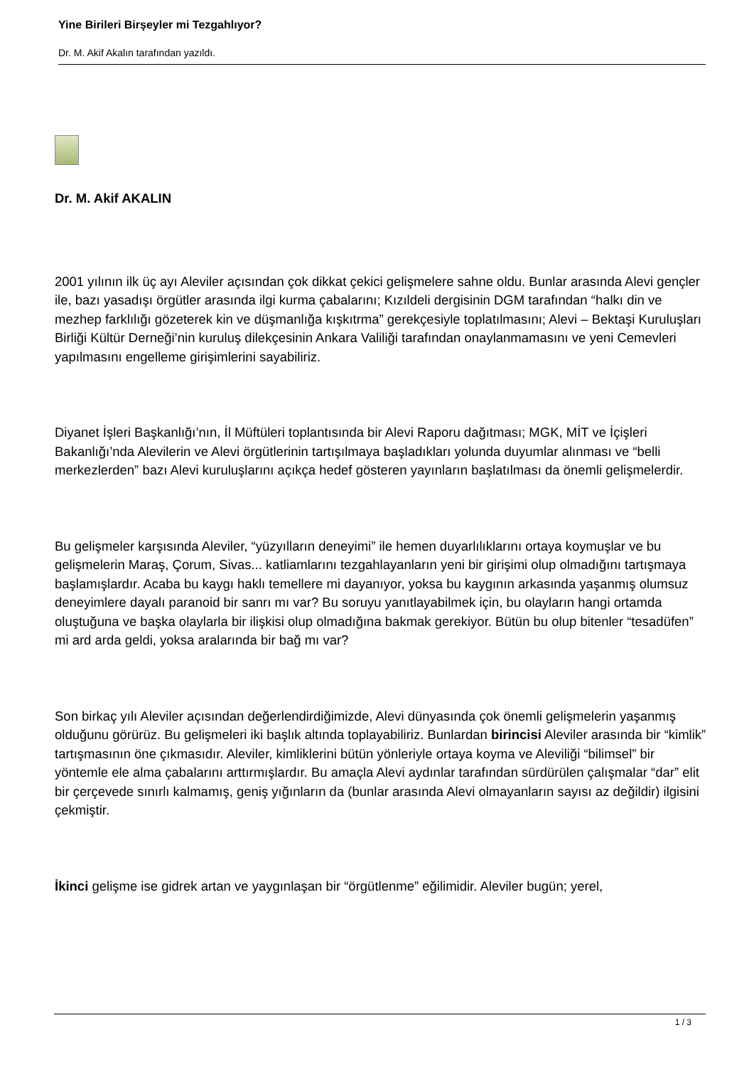Yine Birileri Birşeyler mi Tezgahlıyor?
Dr. M. Akif Akalın tarafından yazıldı.
Dr. M. Akif AKALIN
2001 yılının ilk üç ayı Aleviler açısından çok dikkat çekici gelişmelere sahne oldu. Bunlar arasında Alevi gençler ile, bazı yasadışı örgütler arasında ilgi kurma çabalarını; Kızıldeli dergisinin DGM tarafından “halkı din ve mezhep farklılığı gözeterek kin ve düşmanlığa kışkıtrma” gerekçesiyle toplatılmasını; Alevi – Bektaşi Kuruluşları Birliği Kültür Derneği’nin kuruluş dilekçesinin Ankara Valiliği tarafından onaylanmamasını ve yeni Cemevleri yapılmasını engelleme girişimlerini sayabiliriz.
Diyanet İşleri Başkanlığı’nın, İl Müftüleri toplantısında bir Alevi Raporu dağıtması; MGK, MİT ve İçişleri Bakanlığı’nda Alevilerin ve Alevi örgütlerinin tartışılmaya başladıkları yolunda duyumlar alınması ve “belli merkezlerden” bazı Alevi kuruluşlarını açıkça hedef gösteren yayınların başlatılması da önemli gelişmelerdir.
Bu gelişmeler karşısında Aleviler, “yüzyılların deneyimi” ile hemen duyarlılıklarını ortaya koymuşlar ve bu gelişmelerin Maraş, Çorum, Sivas... katliamlarını tezgahlayanların yeni bir girişimi olup olmadığını tartışmaya başlamışlardır. Acaba bu kaygı haklı temellere mi dayanıyor, yoksa bu kaygının arkasında yaşanmış olumsuz deneyimlere dayalı paranoid bir sanrı mı var? Bu soruyu yanıtlayabilmek için, bu olayların hangi ortamda oluştuğuna ve başka olaylarla bir ilişkisi olup olmadığına bakmak gerekiyor. Bütün bu olup bitenler “tesadüfen” mi ard arda geldi, yoksa aralarında bir bağ mı var?
Son birkaç yılı Aleviler açısından değerlendirdiğimizde, Alevi dünyasında çok önemli gelişmelerin yaşanmış olduğunu görürüz. Bu gelişmeleri iki başlık altında toplayabiliriz. Bunlardan birincisi Aleviler arasında bir “kimlik” tartışmasının öne çıkmasıdır. Aleviler, kimliklerini bütün yönleriyle ortaya koyma ve Aleviliği “bilimsel” bir yöntemle ele alma çabalarını arttırmışlardır. Bu amaçla Alevi aydınlar tarafından sürdürülen çalışmalar “dar” elit bir çerçevede sınırlı kalmamış, geniş yığınların da (bunlar arasında Alevi olmayanların sayısı az değildir) ilgisini çekmiştir.
İkinci gelişme ise gidrek artan ve yaygınlaşan bir “örgütlenme” eğilimidir. Aleviler bugün; yerel,
1 / 3